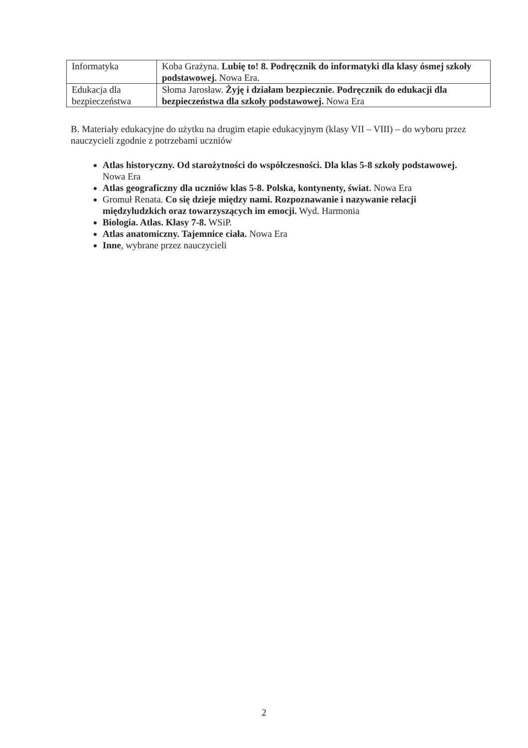| Informatyka | Koba Grażyna. Lubię to! 8. Podręcznik do informatyki dla klasy ósmej szkoły podstawowej. Nowa Era. |
| Edukacja dla bezpieczeństwa | Słoma Jarosław. Żyję i działam bezpiecznie. Podręcznik do edukacji dla bezpieczeństwa dla szkoły podstawowej. Nowa Era |
B. Materiały edukacyjne do użytku na drugim etapie edukacyjnym (klasy VII – VIII) – do wyboru przez nauczycieli zgodnie z potrzebami uczniów
Atlas historyczny. Od starożytności do współczesności. Dla klas 5-8 szkoły podstawowej. Nowa Era
Atlas geograficzny dla uczniów klas 5-8. Polska, kontynenty, świat. Nowa Era
Gromuł Renata. Co się dzieje między nami. Rozpoznawanie i nazywanie relacji międzyludzkich oraz towarzyszących im emocji. Wyd. Harmonia
Biologia. Atlas. Klasy 7-8. WSiP.
Atlas anatomiczny. Tajemnice ciała. Nowa Era
Inne, wybrane przez nauczycieli
2